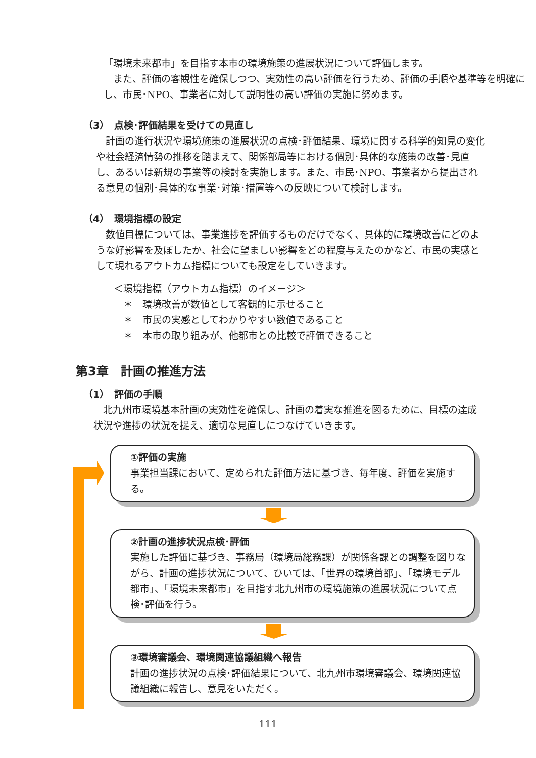「環境未来都市」を目指す本市の環境施策の進展状況について評価します。
　また、評価の客観性を確保しつつ、実効性の高い評価を行うため、評価の手順や基準等を明確にし、市民･NPO、事業者に対して説明性の高い評価の実施に努めます。
（3）　点検･評価結果を受けての見直し
　計画の進行状況や環境施策の進展状況の点検･評価結果、環境に関する科学的知見の変化や社会経済情勢の推移を踏まえて、関係部局等における個別･具体的な施策の改善･見直し、あるいは新規の事業等の検討を実施します。また、市民･NPO、事業者から提出される意見の個別･具体的な事業･対策･措置等への反映について検討します。
（4）　環境指標の設定
　数値目標については、事業進捗を評価するものだけでなく、具体的に環境改善にどのような好影響を及ぼしたか、社会に望ましい影響をどの程度与えたのかなど、市民の実感として現れるアウトカム指標についても設定をしていきます。
＜環境指標（アウトカム指標）のイメージ＞
　＊　環境改善が数値として客観的に示せること
　＊　市民の実感としてわかりやすい数値であること
　＊　本市の取り組みが、他都市との比較で評価できること
第3章　計画の推進方法
（1）　評価の手順
　北九州市環境基本計画の実効性を確保し、計画の着実な推進を図るために、目標の達成状況や進捗の状況を捉え、適切な見直しにつなげていきます。
①評価の実施
事業担当課において、定められた評価方法に基づき、毎年度、評価を実施する。
②計画の進捗状況点検･評価
実施した評価に基づき、事務局（環境局総務課）が関係各課との調整を図りながら、計画の進捗状況について、ひいては、「世界の環境首都」、「環境モデル都市」、「環境未来都市」を目指す北九州市の環境施策の進展状況について点検･評価を行う。
③環境審議会、環境関連協議組織へ報告
計画の進捗状況の点検･評価結果について、北九州市環境審議会、環境関連協議組織に報告し、意見をいただく。
111